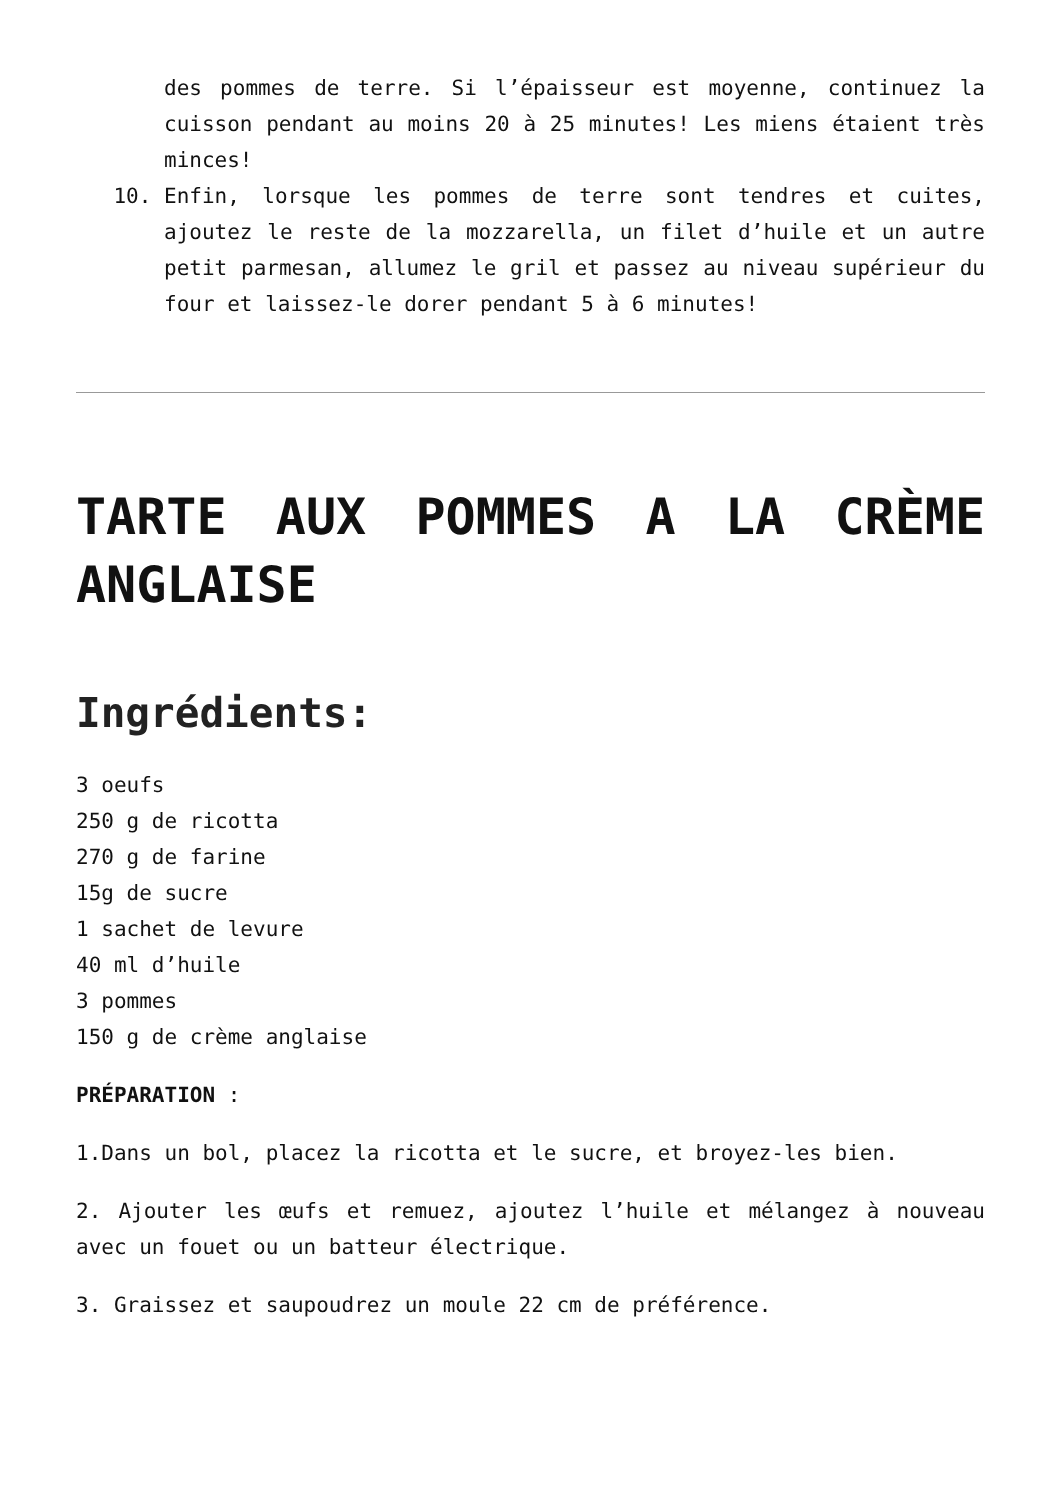des pommes de terre. Si l’épaisseur est moyenne, continuez la cuisson pendant au moins 20 à 25 minutes! Les miens étaient très minces!
10. Enfin, lorsque les pommes de terre sont tendres et cuites, ajoutez le reste de la mozzarella, un filet d’huile et un autre petit parmesan, allumez le gril et passez au niveau supérieur du four et laissez-le dorer pendant 5 à 6 minutes!
TARTE AUX POMMES A LA CRÈME ANGLAISE
Ingrédients:
3 oeufs
250 g de ricotta
270 g de farine
15g de sucre
1 sachet de levure
40 ml d’huile
3 pommes
150 g de crème anglaise
PRÉPARATION :
1.Dans un bol, placez la ricotta et le sucre, et broyez-les bien.
2. Ajouter les œufs et remuez, ajoutez l’huile et mélangez à nouveau avec un fouet ou un batteur électrique.
3. Graissez et saupoudrez un moule 22 cm de préférence.